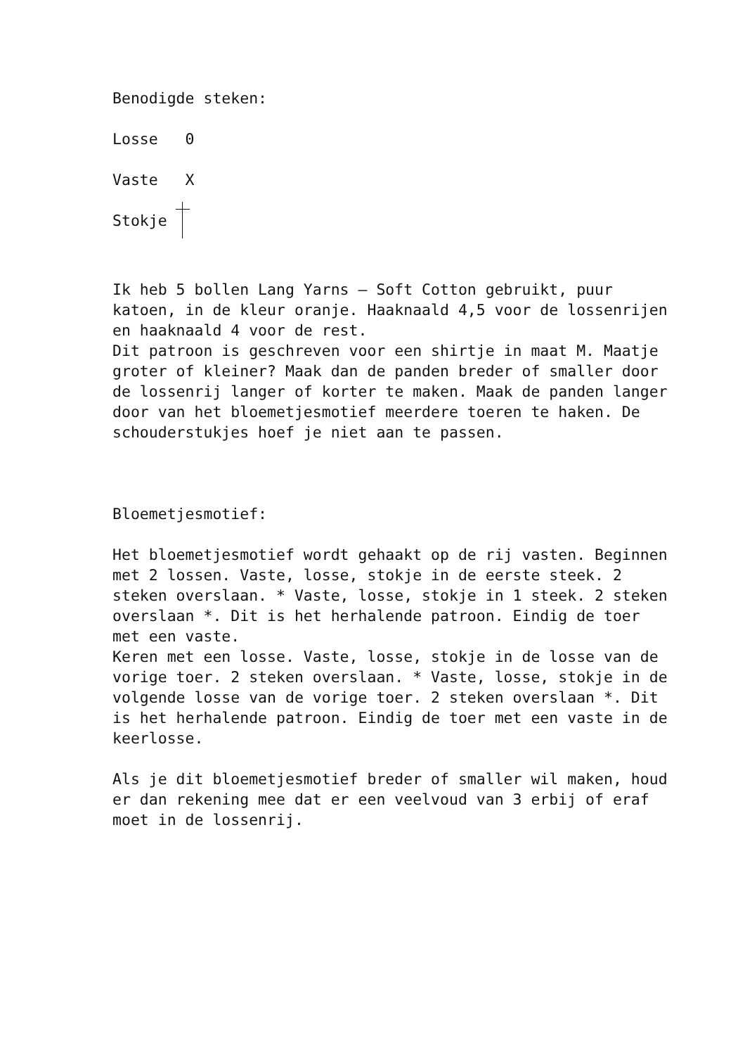Benodigde steken:
Losse 0
Vaste X
Stokje
Ik heb 5 bollen Lang Yarns – Soft Cotton gebruikt, puur katoen, in de kleur oranje. Haaknaald 4,5 voor de lossenrijen en haaknaald 4 voor de rest.
Dit patroon is geschreven voor een shirtje in maat M. Maatje groter of kleiner? Maak dan de panden breder of smaller door de lossenrij langer of korter te maken. Maak de panden langer door van het bloemetjesmotief meerdere toeren te haken. De schouderstukjes hoef je niet aan te passen.
Bloemetjesmotief:
Het bloemetjesmotief wordt gehaakt op de rij vasten. Beginnen met 2 lossen. Vaste, losse, stokje in de eerste steek. 2 steken overslaan. * Vaste, losse, stokje in 1 steek. 2 steken overslaan *. Dit is het herhalende patroon. Eindig de toer met een vaste.
Keren met een losse. Vaste, losse, stokje in de losse van de vorige toer. 2 steken overslaan. * Vaste, losse, stokje in de volgende losse van de vorige toer. 2 steken overslaan *. Dit is het herhalende patroon. Eindig de toer met een vaste in de keerlosse.
Als je dit bloemetjesmotief breder of smaller wil maken, houd er dan rekening mee dat er een veelvoud van 3 erbij of eraf moet in de lossenrij.